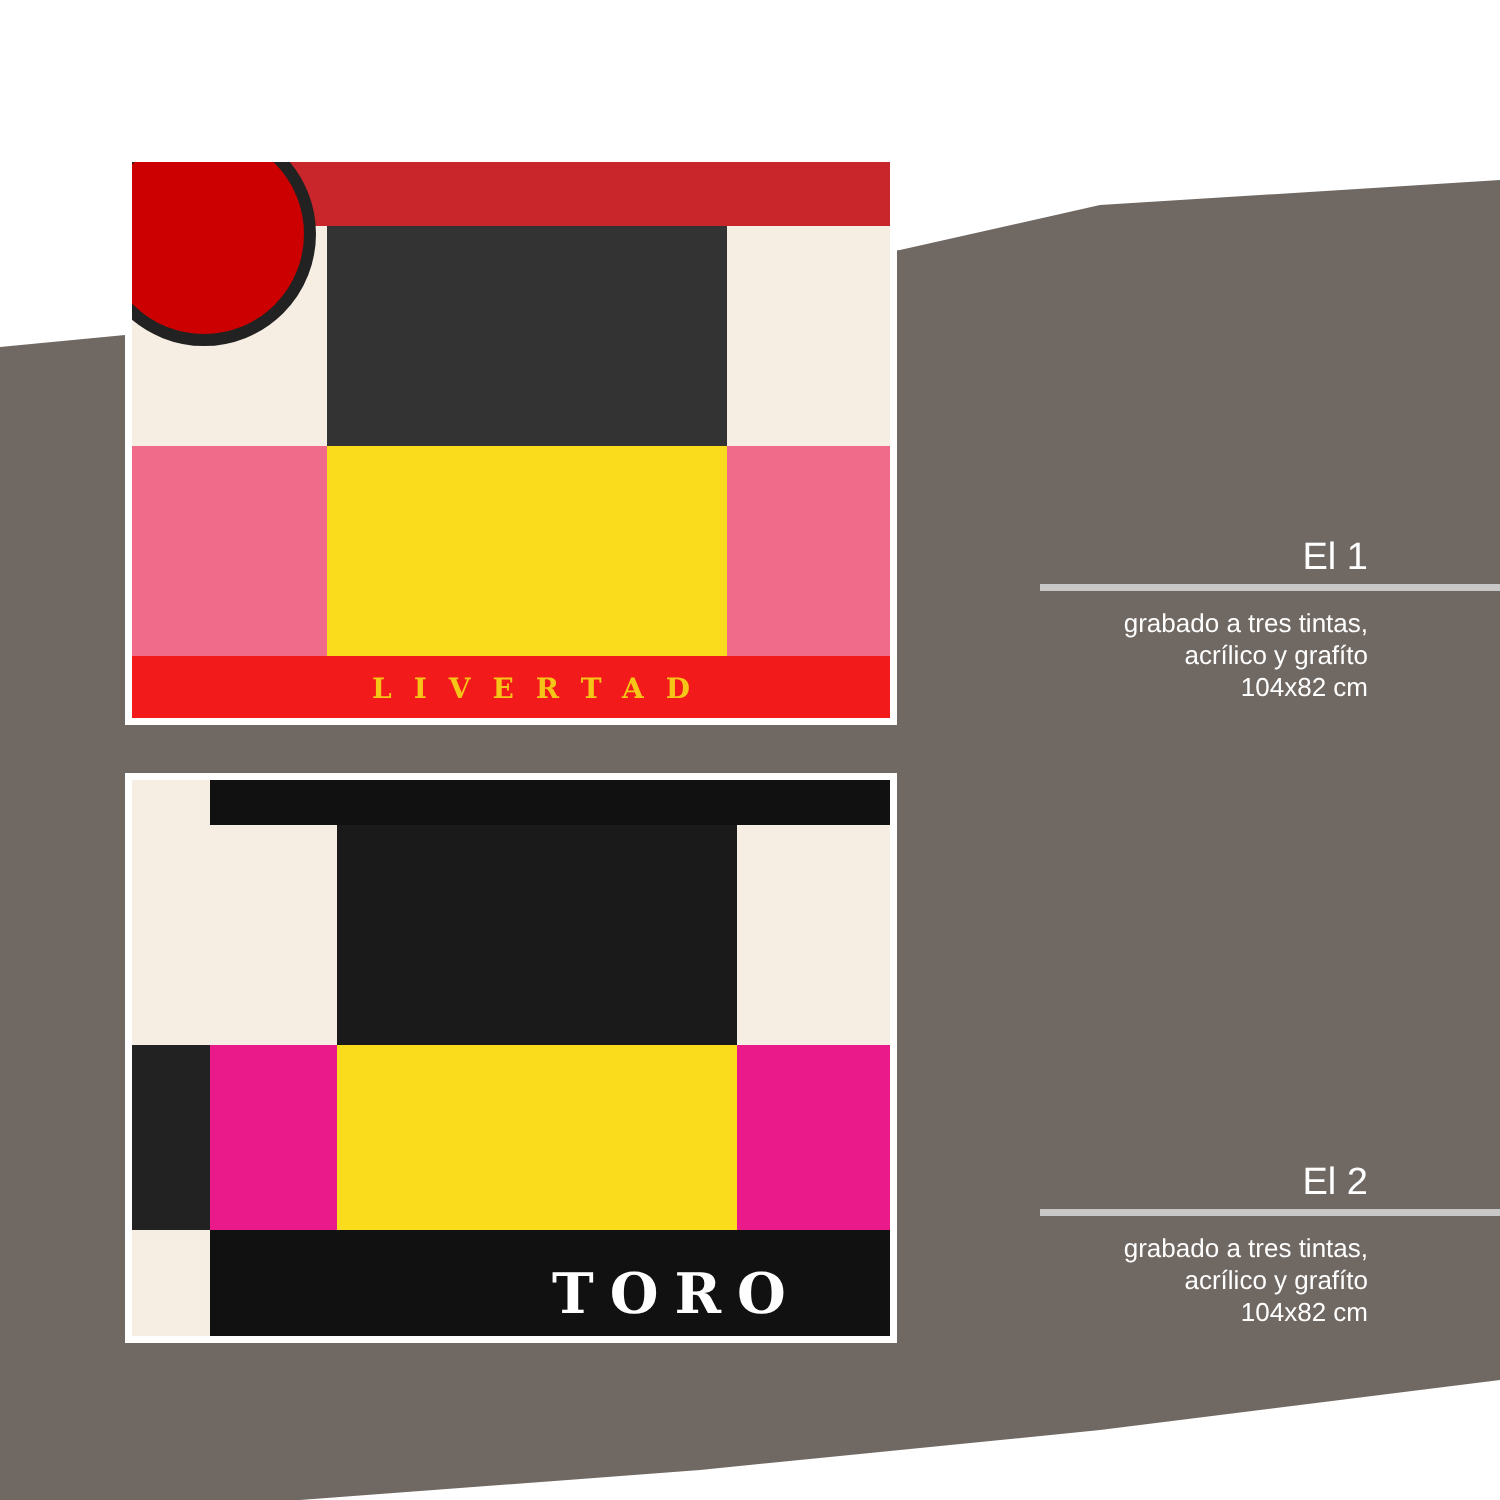LIVERTAD
TORO
El 1
grabado a tres tintas,
acrílico y grafíto
104x82 cm
El 2
grabado a tres tintas,
acrílico y grafíto
104x82 cm